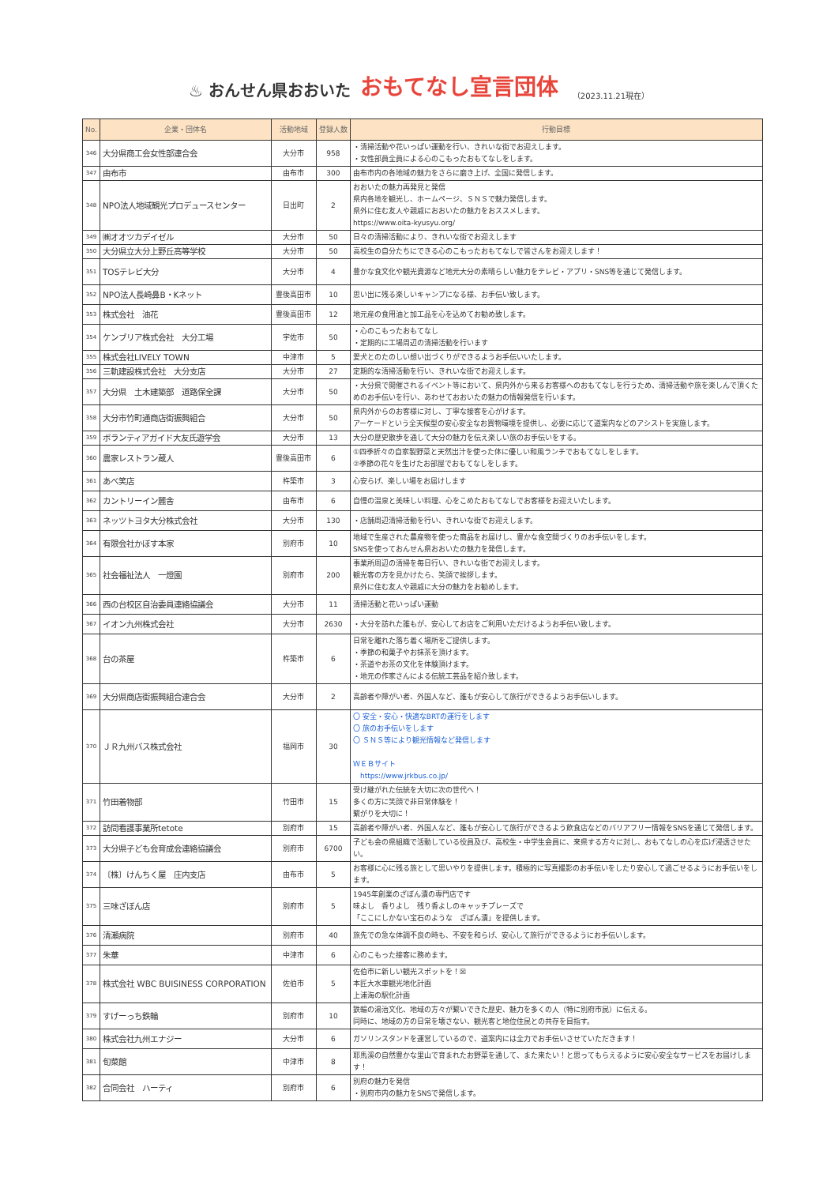♨ おんせん県おおいた おもてなし宣言団体 （2023.11.21現在）
| No. | 企業・団体名 | 活動地域 | 登録人数 | 行動目標 |
| --- | --- | --- | --- | --- |
| 346 | 大分県商工会女性部連合会 | 大分市 | 958 | ・清掃活動や花いっぱい運動を行い、きれいな街でお迎えします。 ・女性部員全員による心のこもったおもてなしをします。 |
| 347 | 由布市 | 由布市 | 300 | 由布市内の各地域の魅力をさらに磨き上げ、全国に発信します。 |
| 348 | NPO法人地域観光プロデュースセンター | 日出町 | 2 | おおいたの魅力再発見と発信 県内各地を観光し、ホームページ、ＳＮＳで魅力発信します。 県外に住む友人や親戚におおいたの魅力をおススメします。 https://www.oita-kyusyu.org/ |
| 349 | ㈱オオツカデイゼル | 大分市 | 50 | 日々の清掃活動により、きれいな街でお迎えします |
| 350 | 大分県立大分上野丘高等学校 | 大分市 | 50 | 高校生の自分たちにできる心のこもったおもてなしで皆さんをお迎えします！ |
| 351 | TOSテレビ大分 | 大分市 | 4 | 豊かな食文化や観光資源など地元大分の素晴らしい魅力をテレビ・アプリ・SNS等を通じて発信します。 |
| 352 | NPO法人長崎鼻B・Kネット | 豊後高田市 | 10 | 思い出に残る楽しいキャンプになる様、お手伝い致します。 |
| 353 | 株式会社 油花 | 豊後高田市 | 12 | 地元産の食用油と加工品を心を込めてお勧め致します。 |
| 354 | ケンブリア株式会社 大分工場 | 宇佐市 | 50 | ・心のこもったおもてなし ・定期的に工場周辺の清掃活動を行います |
| 355 | 株式会社LIVELY TOWN | 中津市 | 5 | 愛犬とのたのしい想い出づくりができるようお手伝いいたします。 |
| 356 | 三軌建設株式会社 大分支店 | 大分市 | 27 | 定期的な清掃活動を行い、きれいな街でお迎えします。 |
| 357 | 大分県 土木建築部 道路保全課 | 大分市 | 50 | ・大分県で開催されるイベント等において、県内外から来るお客様へのおもてなしを行うため、清掃活動や旅を楽しんで頂くためのお手伝いを行い、あわせておおいたの魅力の情報発信を行います。 |
| 358 | 大分市竹町通商店街振興組合 | 大分市 | 50 | 県内外からのお客様に対し、丁寧な接客を心がけます。 アーケードという全天候型の安心安全なお買物環境を提供し、必要に応じて道案内などのアシストを実施します。 |
| 359 | ボランティアガイド大友氏遊学会 | 大分市 | 13 | 大分の歴史散歩を通して大分の魅力を伝え楽しい旅のお手伝いをする。 |
| 360 | 農家レストラン蔵人 | 豊後高田市 | 6 | ①四季折々の自家製野菜と天然出汁を使った体に優しい和風ランチでおもてなしをします。 ②季節の花々を生けたお部屋でおもてなしをします。 |
| 361 | あべ笑店 | 杵築市 | 3 | 心安らげ、楽しい場をお届けします |
| 362 | カントリーイン麓舎 | 由布市 | 6 | 自慢の温泉と美味しい料理、心をこめたおもてなしでお客様をお迎えいたします。 |
| 363 | ネッツトヨタ大分株式会社 | 大分市 | 130 | ・店舗周辺清掃活動を行い、きれいな街でお迎えします。 |
| 364 | 有限会社かぼす本家 | 別府市 | 10 | 地域で生産された農産物を使った商品をお届けし、豊かな食空間づくりのお手伝いをします。 SNSを使っておんせん県おおいたの魅力を発信します。 |
| 365 | 社会福祉法人 一燈園 | 別府市 | 200 | 事業所周辺の清掃を毎日行い、きれいな街でお迎えします。 観光客の方を見かけたら、笑顔で挨拶します。 県外に住む友人や親戚に大分の魅力をお勧めします。 |
| 366 | 西の台校区自治委員連絡協議会 | 大分市 | 11 | 清掃活動と花いっぱい運動 |
| 367 | イオン九州株式会社 | 大分市 | 2630 | ・大分を訪れた誰もが、安心してお店をご利用いただけるようお手伝い致します。 |
| 368 | 台の茶屋 | 杵築市 | 6 | 日常を離れた落ち着く場所をご提供します。 ・季節の和菓子やお抹茶を頂けます。 ・茶道やお茶の文化を体験頂けます。 ・地元の作家さんによる伝統工芸品を紹介致します。 |
| 369 | 大分県商店街振興組合連合会 | 大分市 | 2 | 高齢者や障がい者、外国人など、誰もが安心して旅行ができるようお手伝いします。 |
| 370 | ＪＲ九州バス株式会社 | 福岡市 | 30 | 〇 安全・安心・快適なBRTの運行をします 〇 旅のお手伝いをします 〇 ＳＮＳ等により観光情報など発信します ＷＥＢサイト https://www.jrkbus.co.jp/ |
| 371 | 竹田着物部 | 竹田市 | 15 | 受け継がれた伝統を大切に次の世代へ！ 多くの方に笑顔で非日常体験を！ 繋がりを大切に！ |
| 372 | 訪問看護事業所tetote | 別府市 | 15 | 高齢者や障がい者、外国人など、誰もが安心して旅行ができるよう飲食店などのバリアフリー情報をSNSを通じて発信します。 |
| 373 | 大分県子ども会育成会連絡協議会 | 別府市 | 6700 | 子ども会の県組織で活動している役員及び、高校生・中学生会員に、来県する方々に対し、おもてなしの心を広げ浸透させたい。 |
| 374 | 〔株〕けんちく屋 庄内支店 | 由布市 | 5 | お客様に心に残る旅として思いやりを提供します。積極的に写真撮影のお手伝いをしたり安心して過ごせるようにお手伝いをします。 |
| 375 | 三味ざぼん店 | 別府市 | 5 | 1945年創業のざぼん漬の専門店です 味よし 香りよし 残り香よしのキャッチプレーズで 「ここにしかない宝石のような ざぼん漬」を提供します。 |
| 376 | 清瀬病院 | 別府市 | 40 | 旅先での急な体調不良の時も、不安を和らげ、安心して旅行ができるようにお手伝いします。 |
| 377 | 朱華 | 中津市 | 6 | 心のこもった接客に務めます。 |
| 378 | 株式会社 WBC BUISINESS CORPORATION | 佐伯市 | 5 | 佐伯市に新しい観光スポットを！☒ 本匠大水車観光地化計画 上浦海の駅化計画 |
| 379 | すげーっち鉄輪 | 別府市 | 10 | 鉄輪の湯治文化、地域の方々が繋いできた歴史、魅力を多くの人（特に別府市民）に伝える。 同時に、地域の方の日常を壊さない、観光客と地位住民との共存を目指す。 |
| 380 | 株式会社九州エナジー | 大分市 | 6 | ガソリンスタンドを運営しているので、道案内には全力でお手伝いさせていただきます！ |
| 381 | 旬菜館 | 中津市 | 8 | 耶馬溪の自然豊かな里山で育まれたお野菜を通して、また来たい！と思ってもらえるように安心安全なサービスをお届けします！ |
| 382 | 合同会社 ハーティ | 別府市 | 6 | 別府の魅力を発信 ・別府市内の魅力をSNSで発信します。 |